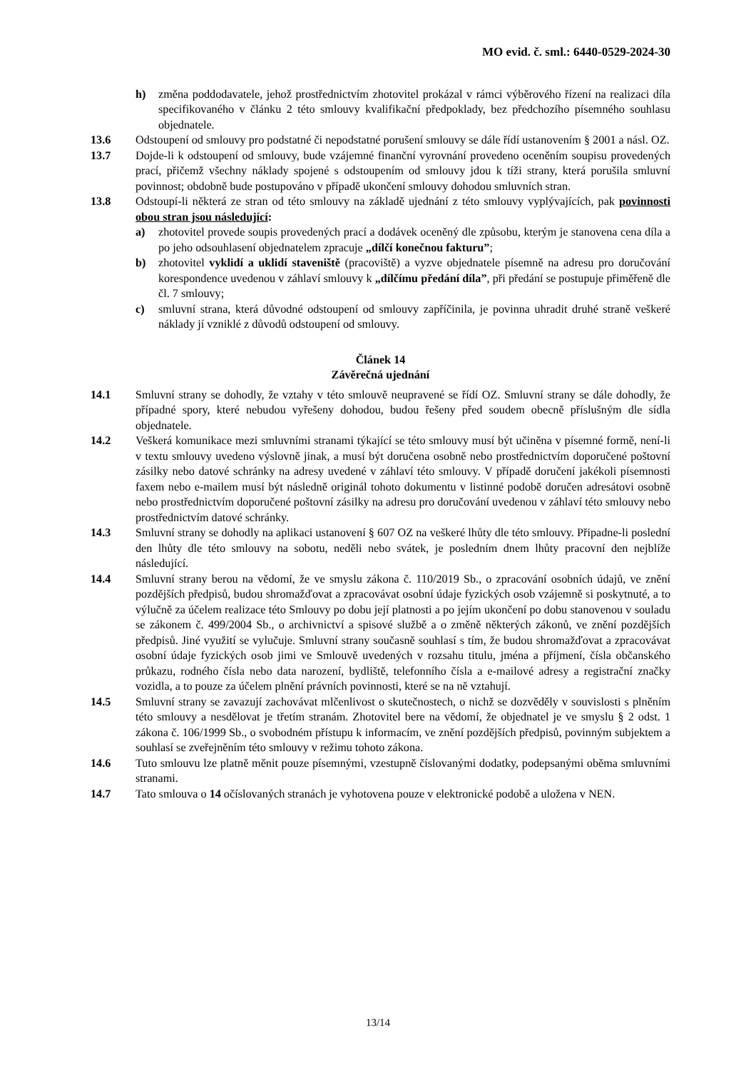MO evid. č. sml.: 6440-0529-2024-30
h) změna poddodavatele, jehož prostřednictvím zhotovitel prokázal v rámci výběrového řízení na realizaci díla specifikovaného v článku 2 této smlouvy kvalifikační předpoklady, bez předchozího písemného souhlasu objednatele.
13.6 Odstoupení od smlouvy pro podstatné či nepodstatné porušení smlouvy se dále řídí ustanovením § 2001 a násl. OZ.
13.7 Dojde-li k odstoupení od smlouvy, bude vzájemné finanční vyrovnání provedeno oceněním soupisu provedených prací, přičemž všechny náklady spojené s odstoupením od smlouvy jdou k tíži strany, která porušila smluvní povinnost; obdobně bude postupováno v případě ukončení smlouvy dohodou smluvních stran.
13.8 Odstoupí-li některá ze stran od této smlouvy na základě ujednání z této smlouvy vyplývajících, pak povinnosti obou stran jsou následující:
a) zhotovitel provede soupis provedených prací a dodávek oceněný dle způsobu, kterým je stanovena cena díla a po jeho odsouhlasení objednatelem zpracuje „dílčí konečnou fakturu”;
b) zhotovitel vyklidí a uklidí staveniště (pracoviště) a vyzve objednatele písemně na adresu pro doručování korespondence uvedenou v záhlaví smlouvy k „dílčímu předání díla”, při předání se postupuje přiměřeně dle čl. 7 smlouvy;
c) smluvní strana, která důvodné odstoupení od smlouvy zapříčinila, je povinna uhradit druhé straně veškeré náklady jí vzniklé z důvodů odstoupení od smlouvy.
Článek 14
Závěrečná ujednání
14.1 Smluvní strany se dohodly, že vztahy v této smlouvě neupravené se řídí OZ. Smluvní strany se dále dohodly, že případné spory, které nebudou vyřešeny dohodou, budou řešeny před soudem obecně příslušným dle sídla objednatele.
14.2 Veškerá komunikace mezi smluvními stranami týkající se této smlouvy musí být učiněna v písemné formě, není-li v textu smlouvy uvedeno výslovně jinak, a musí být doručena osobně nebo prostřednictvím doporučené poštovní zásilky nebo datové schránky na adresy uvedené v záhlaví této smlouvy. V případě doručení jakékoli písemnosti faxem nebo e-mailem musí být následně originál tohoto dokumentu v listinné podobě doručen adresátovi osobně nebo prostřednictvím doporučené poštovní zásilky na adresu pro doručování uvedenou v záhlaví této smlouvy nebo prostřednictvím datové schránky.
14.3 Smluvní strany se dohodly na aplikaci ustanovení § 607 OZ na veškeré lhůty dle této smlouvy. Připadne-li poslední den lhůty dle této smlouvy na sobotu, neděli nebo svátek, je posledním dnem lhůty pracovní den nejblíže následující.
14.4 Smluvní strany berou na vědomí, že ve smyslu zákona č. 110/2019 Sb., o zpracování osobních údajů, ve znění pozdějších předpisů, budou shromažďovat a zpracovávat osobní údaje fyzických osob vzájemně si poskytnuté, a to výlučně za účelem realizace této Smlouvy po dobu její platnosti a po jejím ukončení po dobu stanovenou v souladu se zákonem č. 499/2004 Sb., o archivnictví a spisové službě a o změně některých zákonů, ve znění pozdějších předpisů. Jiné využití se vylučuje. Smluvní strany současně souhlasí s tím, že budou shromažďovat a zpracovávat osobní údaje fyzických osob jimi ve Smlouvě uvedených v rozsahu titulu, jména a příjmení, čísla občanského průkazu, rodného čísla nebo data narození, bydliště, telefonního čísla a e-mailové adresy a registrační značky vozidla, a to pouze za účelem plnění právních povinnosti, které se na ně vztahují.
14.5 Smluvní strany se zavazují zachovávat mlčenlivost o skutečnostech, o nichž se dozvěděly v souvislosti s plněním této smlouvy a nesdělovat je třetím stranám. Zhotovitel bere na vědomí, že objednatel je ve smyslu § 2 odst. 1 zákona č. 106/1999 Sb., o svobodném přístupu k informacím, ve znění pozdějších předpisů, povinným subjektem a souhlasí se zveřejněním této smlouvy v režimu tohoto zákona.
14.6 Tuto smlouvu lze platně měnit pouze písemnými, vzestupně číslovanými dodatky, podepsanými oběma smluvními stranami.
14.7 Tato smlouva o 14 očíslovaných stranách je vyhotovena pouze v elektronické podobě a uložena v NEN.
13/14